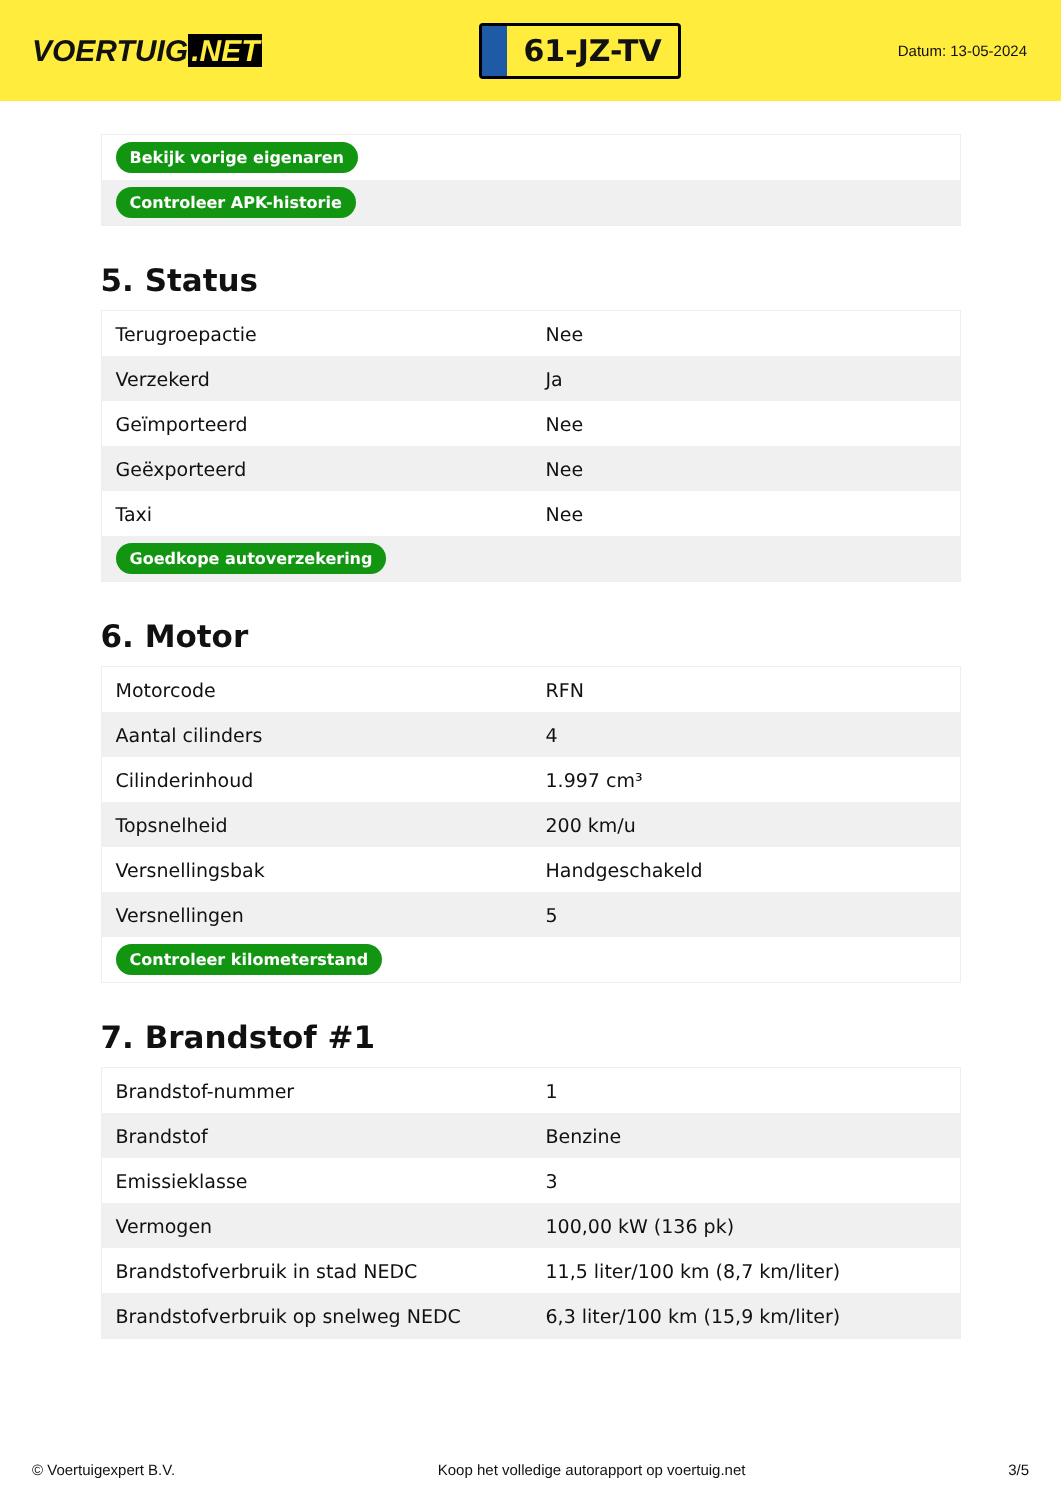VOERTUIG.NET
61-JZ-TV
Datum: 13-05-2024
| Bekijk vorige eigenaren |
| Controleer APK-historie |
5. Status
| Terugroepactie | Nee |
| Verzekerd | Ja |
| Geïmporteerd | Nee |
| Geëxporteerd | Nee |
| Taxi | Nee |
| Goedkope autoverzekering | |
6. Motor
| Motorcode | RFN |
| Aantal cilinders | 4 |
| Cilinderinhoud | 1.997 cm³ |
| Topsnelheid | 200 km/u |
| Versnellingsbak | Handgeschakeld |
| Versnellingen | 5 |
| Controleer kilometerstand | |
7. Brandstof #1
| Brandstof-nummer | 1 |
| Brandstof | Benzine |
| Emissieklasse | 3 |
| Vermogen | 100,00 kW (136 pk) |
| Brandstofverbruik in stad NEDC | 11,5 liter/100 km (8,7 km/liter) |
| Brandstofverbruik op snelweg NEDC | 6,3 liter/100 km (15,9 km/liter) |
© Voertuigexpert B.V. Koop het volledige autorapport op voertuig.net 3/5